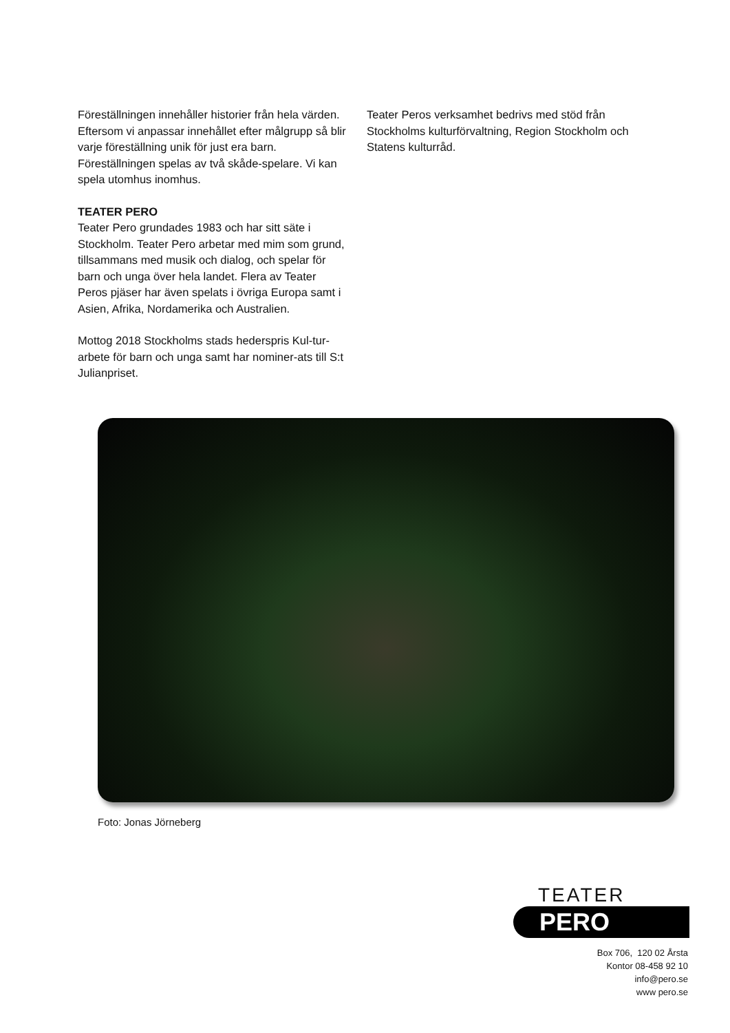Föreställningen innehåller historier från hela värden. Eftersom vi anpassar innehållet efter målgrupp så blir varje föreställning unik för just era barn. Föreställningen spelas av två skåde-spelare. Vi kan spela utomhus inomhus.
TEATER PERO
Teater Pero grundades 1983 och har sitt säte i Stockholm. Teater Pero arbetar med mim som grund, tillsammans med musik och dialog, och spelar för barn och unga över hela landet. Flera av Teater Peros pjäser har även spelats i övriga Europa samt i Asien, Afrika, Nordamerika och Australien.
Mottog 2018 Stockholms stads hederspris Kul-tur-arbete för barn och unga samt har nominer-ats till S:t Julianpriset.
Teater Peros verksamhet bedrivs med stöd från Stockholms kulturförvaltning, Region Stockholm och Statens kulturråd.
Foto: Jonas Jörneberg
TEATER
PERO
Box 706, 120 02 Årsta
Kontor 08-458 92 10
info@pero.se
www pero.se